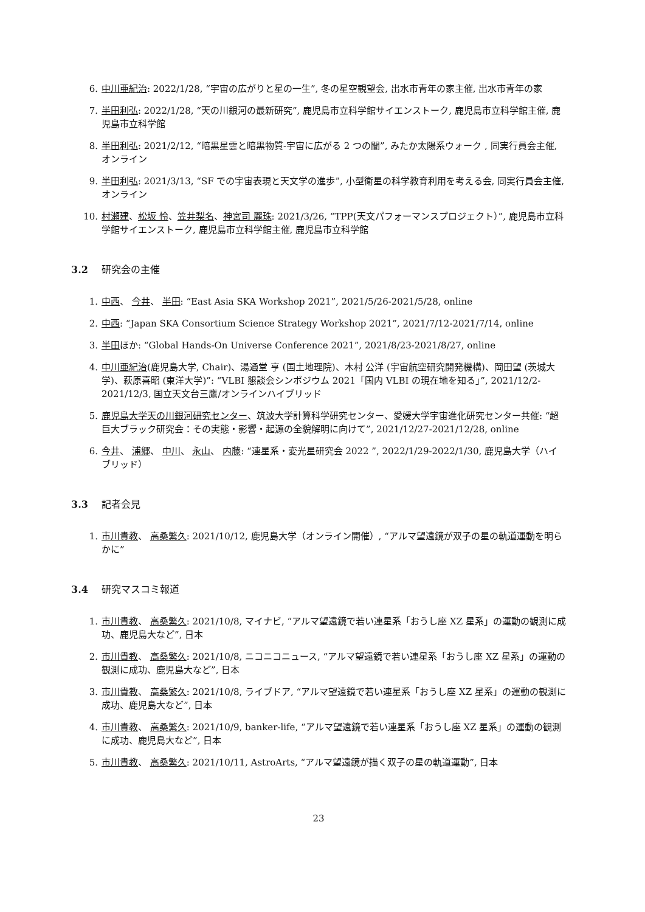6. 中川亜紀治: 2022/1/28, “宇宙の広がりと星の一生”, 冬の星空観望会, 出水市青年の家主催, 出水市青年の家
7. 半田利弘: 2022/1/28, “天の川銀河の最新研究”, 鹿児島市立科学館サイエンストーク, 鹿児島市立科学館主催, 鹿児島市立科学館
8. 半田利弘: 2021/2/12, “暗黒星雲と暗黒物質-宇宙に広がる 2 つの闇”, みたか太陽系ウォーク , 同実行員会主催, オンライン
9. 半田利弘: 2021/3/13, “SF での宇宙表現と天文学の進歩”, 小型衛星の科学教育利用を考える会, 同実行員会主催, オンライン
10. 村瀬建、松坂 怜、笠井梨名、神宮司 麗珠: 2021/3/26, “TPP(天文パフォーマンスプロジェクト）”, 鹿児島市立科学館サイエンストーク, 鹿児島市立科学館主催, 鹿児島市立科学館
3.2 研究会の主催
1. 中西、 今井、 半田: “East Asia SKA Workshop 2021”, 2021/5/26-2021/5/28, online
2. 中西: “Japan SKA Consortium Science Strategy Workshop 2021”, 2021/7/12-2021/7/14, online
3. 半田ほか: “Global Hands-On Universe Conference 2021”, 2021/8/23-2021/8/27, online
4. 中川亜紀治(鹿児島大学, Chair)、湯通堂 亨 (国土地理院)、木村 公洋 (宇宙航空研究開発機構)、岡田望 (茨城大学)、萩原喜昭 (東洋大学)”: “VLBI 懇談会シンポジウム 2021「国内 VLBI の現在地を知る」”, 2021/12/2-2021/12/3, 国立天文台三鷹/オンラインハイブリッド
5. 鹿児島大学天の川銀河研究センター、筑波大学計算科学研究センター、愛媛大学宇宙進化研究センター共催: “超巨大ブラック研究会：その実態・影響・起源の全貌解明に向けて”, 2021/12/27-2021/12/28, online
6. 今井、 浦郷、 中川、 永山、 内藤: “連星系・変光星研究会 2022 ”, 2022/1/29-2022/1/30, 鹿児島大学（ハイブリッド）
3.3 記者会見
1. 市川貴教、 高桑繁久: 2021/10/12, 鹿児島大学（オンライン開催）, “アルマ望遠鏡が双子の星の軌道運動を明らかに”
3.4 研究マスコミ報道
1. 市川貴教、 高桑繁久: 2021/10/8, マイナビ, “アルマ望遠鏡で若い連星系「おうし座 XZ 星系」の運動の観測に成功、鹿児島大など”, 日本
2. 市川貴教、 高桑繁久: 2021/10/8, ニコニコニュース, “アルマ望遠鏡で若い連星系「おうし座 XZ 星系」の運動の観測に成功、鹿児島大など”, 日本
3. 市川貴教、 高桑繁久: 2021/10/8, ライブドア, “アルマ望遠鏡で若い連星系「おうし座 XZ 星系」の運動の観測に成功、鹿児島大など”, 日本
4. 市川貴教、 高桑繁久: 2021/10/9, banker-life, “アルマ望遠鏡で若い連星系「おうし座 XZ 星系」の運動の観測に成功、鹿児島大など”, 日本
5. 市川貴教、 高桑繁久: 2021/10/11, AstroArts, “アルマ望遠鏡が描く双子の星の軌道運動”, 日本
23